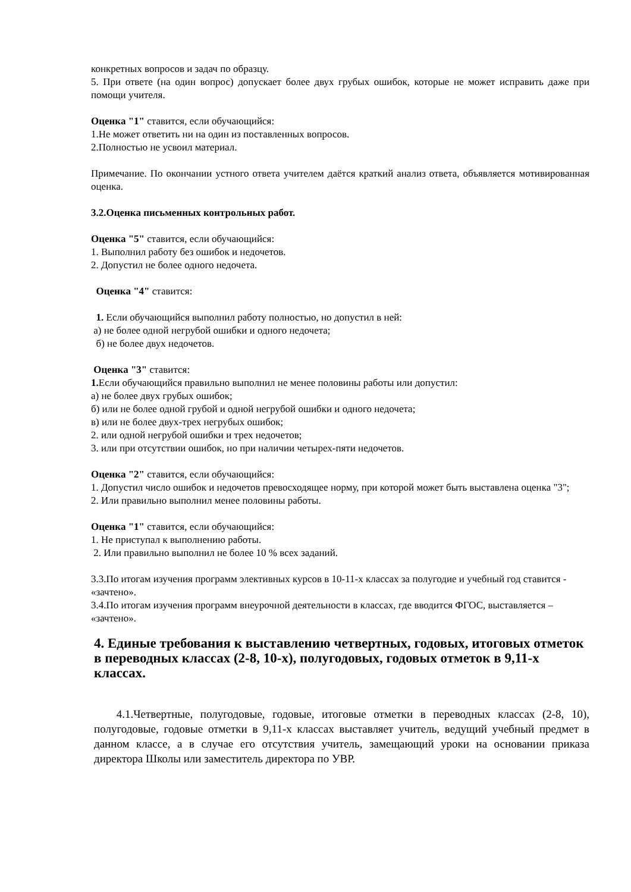конкретных вопросов и задач по образцу.
5. При ответе (на один вопрос) допускает более двух грубых ошибок, которые не может исправить даже при помощи учителя.
Оценка "1" ставится, если обучающийся:
1.Не может ответить ни на один из поставленных вопросов.
2.Полностью не усвоил материал.
Примечание. По окончании устного ответа учителем даётся краткий анализ ответа, объявляется мотивированная оценка.
3.2.Оценка письменных контрольных работ.
Оценка "5" ставится, если обучающийся:
1. Выполнил работу без ошибок и недочетов.
2. Допустил не более одного недочета.
Оценка "4" ставится:
1. Если обучающийся выполнил работу полностью, но допустил в ней:
а) не более одной негрубой ошибки и одного недочета;
б) не более двух недочетов.
Оценка "3" ставится:
1. Если обучающийся правильно выполнил не менее половины работы или допустил:
а) не более двух грубых ошибок;
б) или не более одной грубой и одной негрубой ошибки и одного недочета;
в) или не более двух-трех негрубых ошибок;
2. или одной негрубой ошибки и трех недочетов;
3. или при отсутствии ошибок, но при наличии четырех-пяти недочетов.
Оценка "2" ставится, если обучающийся:
1. Допустил число ошибок и недочетов превосходящее норму, при которой может быть выставлена оценка "3";
2. Или правильно выполнил менее половины работы.
Оценка "1" ставится, если обучающийся:
1. Не приступал к выполнению работы.
2. Или правильно выполнил не более 10 % всех заданий.
3.3.По итогам изучения программ элективных курсов в 10-11-х классах за полугодие и учебный год ставится - «зачтено».
3.4.По итогам изучения программ внеурочной деятельности в классах, где вводится ФГОС, выставляется – «зачтено».
4. Единые требования к выставлению четвертных, годовых, итоговых отметок в переводных классах (2-8, 10-х), полугодовых, годовых отметок в 9,11-х классах.
4.1.Четвертные, полугодовые, годовые, итоговые отметки в переводных классах (2-8, 10), полугодовые, годовые отметки в 9,11-х классах выставляет учитель, ведущий учебный предмет в данном классе, а в случае его отсутствия учитель, замещающий уроки на основании приказа директора Школы или заместитель директора по УВР.